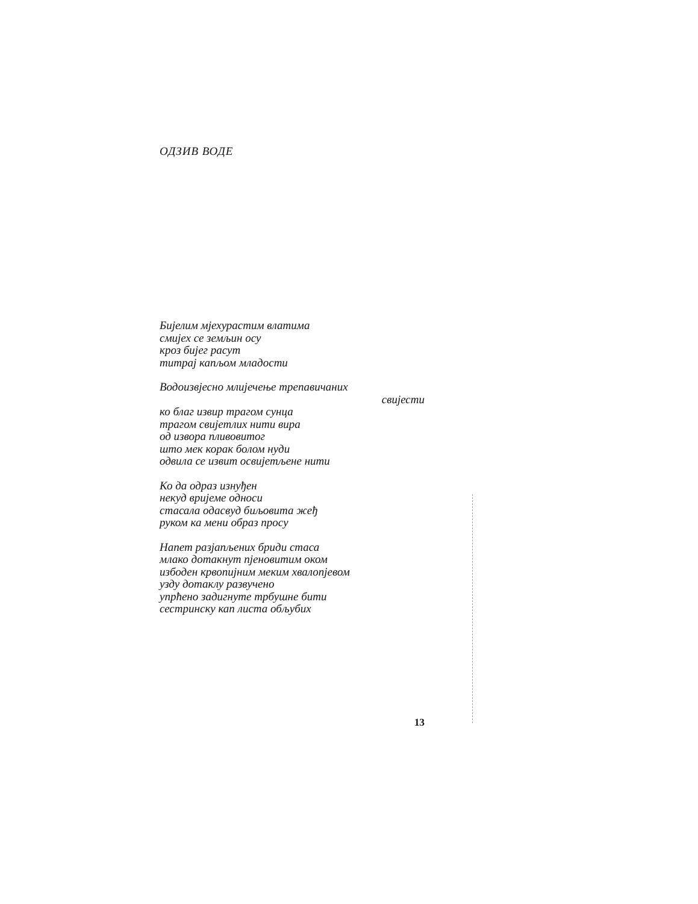ОДЗИВ ВОДЕ
Бијелим мјехурастим влатима
смијех се земљин осу
кроз бијег расут
титрај капљом младости
Водоизвјесно млијечење трепавичаних
свијести
ко благ извир трагом сунца
трагом свијетлих нити вира
од извора пливовитог
што мек корак болом нуди
одвила се извит освијетљене нити
Ко да одраз изнуђен
некуд вријеме односи
стасала одасвуд биљовита жеђ
руком ка мени образ просу
Напет разјапљених бриди стаса
млако дотакнут пјеновитим оком
избоден крвопијним меким хвалопјевом
узду дотаклу развучено
упрћено задигнуте трбушне бити
сестринску кап листа обљубих
13